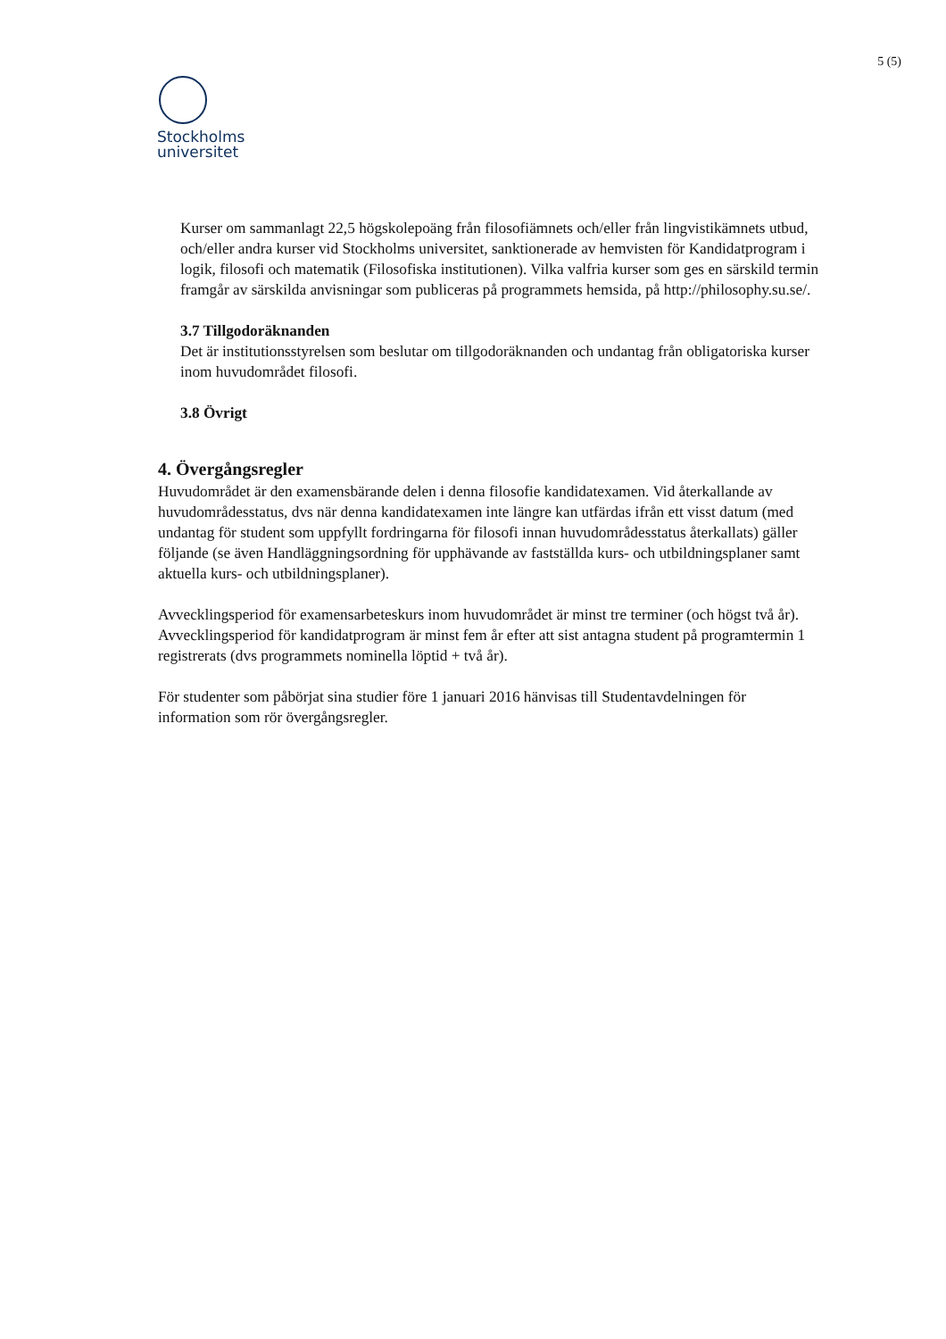5 (5)
Stockholms
universitet
Kurser om sammanlagt 22,5 högskolepoäng från filosofiämnets och/eller från lingvistikämnets utbud, och/eller andra kurser vid Stockholms universitet, sanktionerade av hemvisten för Kandidatprogram i logik, filosofi och matematik (Filosofiska institutionen). Vilka valfria kurser som ges en särskild termin framgår av särskilda anvisningar som publiceras på programmets hemsida, på http://philosophy.su.se/.
3.7 Tillgodoräknanden
Det är institutionsstyrelsen som beslutar om tillgodoräknanden och undantag från obligatoriska kurser inom huvudområdet filosofi.
3.8 Övrigt
4. Övergångsregler
Huvudområdet är den examensbärande delen i denna filosofie kandidatexamen. Vid återkallande av huvudområdesstatus, dvs när denna kandidatexamen inte längre kan utfärdas ifrån ett visst datum (med undantag för student som uppfyllt fordringarna för filosofi innan huvudområdesstatus återkallats) gäller följande (se även Handläggningsordning för upphävande av fastställda kurs- och utbildningsplaner samt aktuella kurs- och utbildningsplaner).
Avvecklingsperiod för examensarbeteskurs inom huvudområdet är minst tre terminer (och högst två år). Avvecklingsperiod för kandidatprogram är minst fem år efter att sist antagna student på programtermin 1 registrerats (dvs programmets nominella löptid + två år).
För studenter som påbörjat sina studier före 1 januari 2016 hänvisas till Studentavdelningen för information som rör övergångsregler.